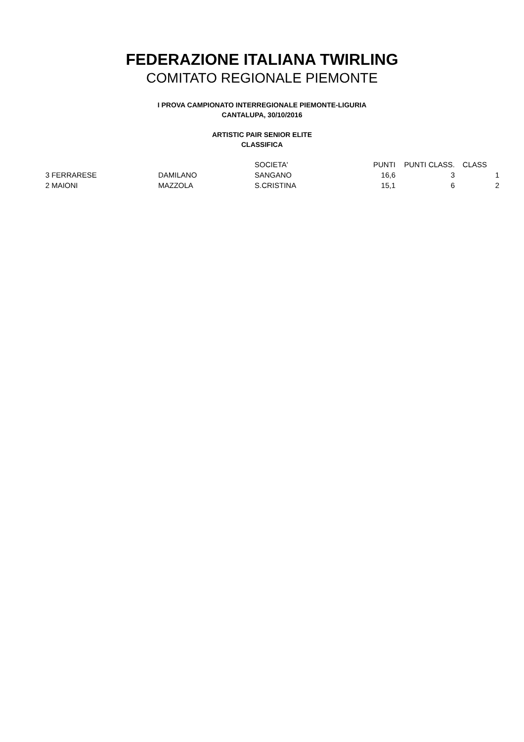FEDERAZIONE ITALIANA TWIRLING
COMITATO REGIONALE PIEMONTE
I PROVA CAMPIONATO INTERREGIONALE PIEMONTE-LIGURIA
CANTALUPA, 30/10/2016
ARTISTIC PAIR SENIOR ELITE
CLASSIFICA
| | | | SOCIETA' | PUNTI | PUNTI CLASS. | CLASS | |
| --- | --- | --- | --- | --- | --- | --- | --- |
| 3 | FERRARESE | DAMILANO | SANGANO | 16,6 | 3 | | 1 |
| 2 | MAIONI | MAZZOLA | S.CRISTINA | 15,1 | 6 | | 2 |